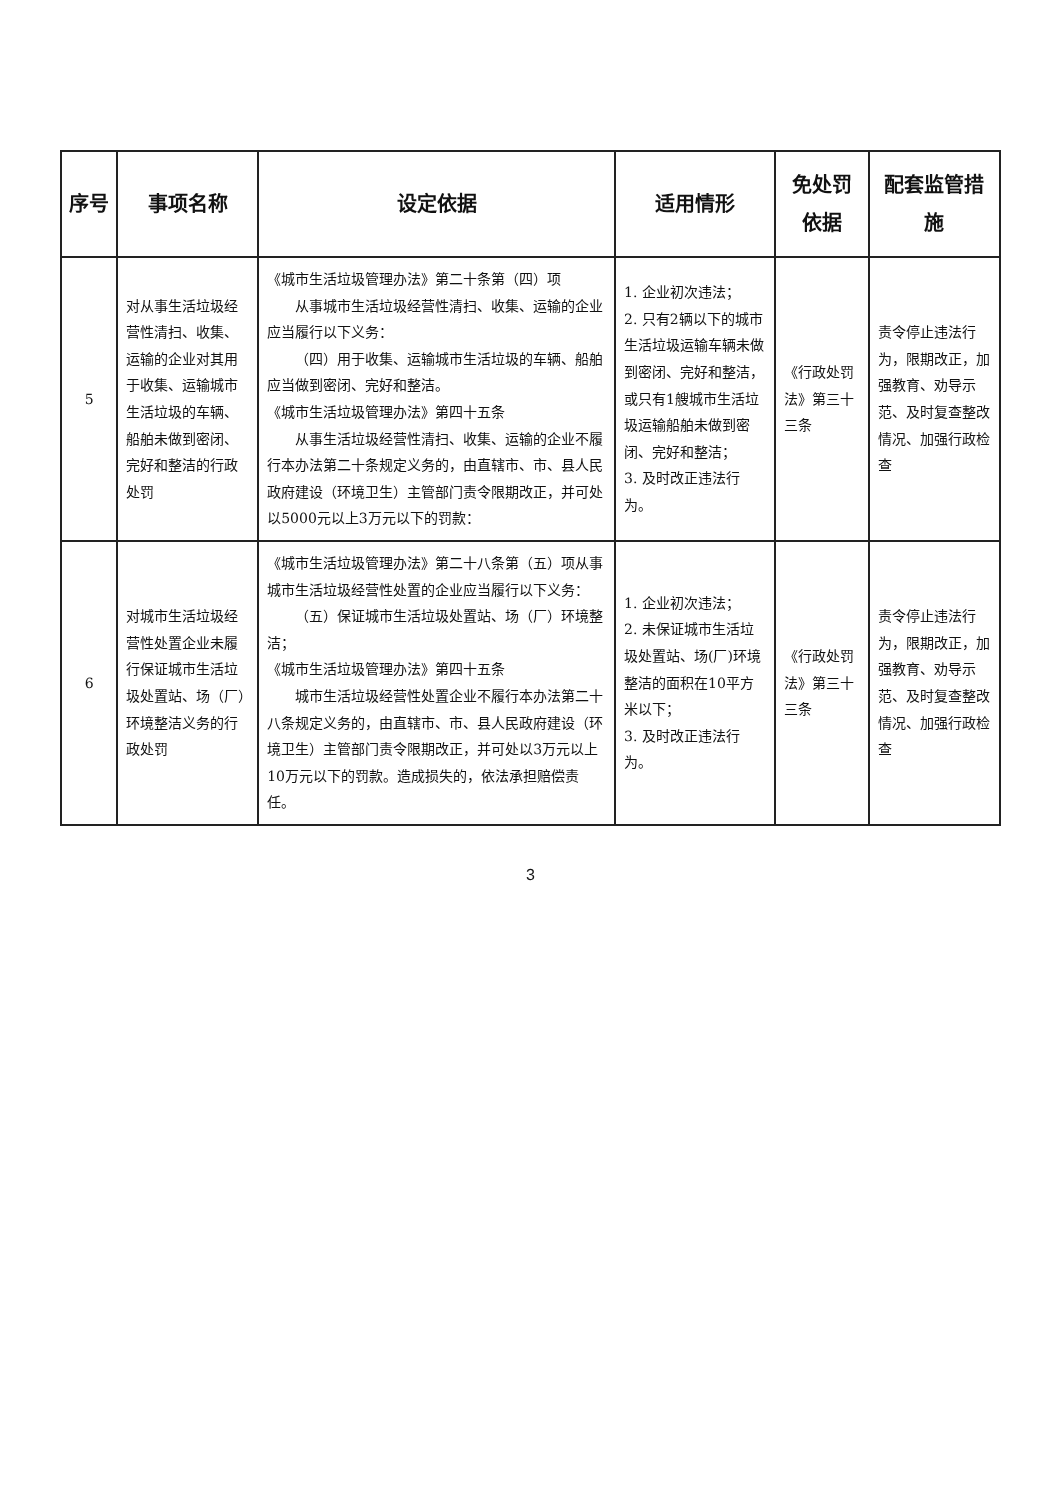| 序号 | 事项名称 | 设定依据 | 适用情形 | 免处罚依据 | 配套监管措施 |
| --- | --- | --- | --- | --- | --- |
| 5 | 对从事生活垃圾经营性清扫、收集、运输的企业对其用于收集、运输城市生活垃圾的车辆、船舶未做到密闭、完好和整洁的行政处罚 | 《城市生活垃圾管理办法》第二十条第（四）项 从事城市生活垃圾经营性清扫、收集、运输的企业应当履行以下义务： （四）用于收集、运输城市生活垃圾的车辆、船舶应当做到密闭、完好和整洁。 《城市生活垃圾管理办法》第四十五条 从事生活垃圾经营性清扫、收集、运输的企业不履行本办法第二十条规定义务的，由直辖市、市、县人民政府建设（环境卫生）主管部门责令限期改正，并可处以5000元以上3万元以下的罚款： | 1. 企业初次违法； 2. 只有2辆以下的城市生活垃圾运输车辆未做到密闭、完好和整洁，或只有1艘城市生活垃圾运输船舶未做到密闭、完好和整洁； 3. 及时改正违法行为。 | 《行政处罚法》第三十三条 | 责令停止违法行为，限期改正，加强教育、劝导示范、及时复查整改情况、加强行政检查 |
| 6 | 对城市生活垃圾经营性处置企业未履行保证城市生活垃圾处置站、场（厂）环境整洁义务的行政处罚 | 《城市生活垃圾管理办法》第二十八条第（五）项从事城市生活垃圾经营性处置的企业应当履行以下义务： （五）保证城市生活垃圾处置站、场（厂）环境整洁； 《城市生活垃圾管理办法》第四十五条 城市生活垃圾经营性处置企业不履行本办法第二十八条规定义务的，由直辖市、市、县人民政府建设（环境卫生）主管部门责令限期改正，并可处以3万元以上10万元以下的罚款。造成损失的，依法承担赔偿责任。 | 1. 企业初次违法； 2. 未保证城市生活垃圾处置站、场(厂)环境整洁的面积在10平方米以下； 3. 及时改正违法行为。 | 《行政处罚法》第三十三条 | 责令停止违法行为，限期改正，加强教育、劝导示范、及时复查整改情况、加强行政检查 |
3